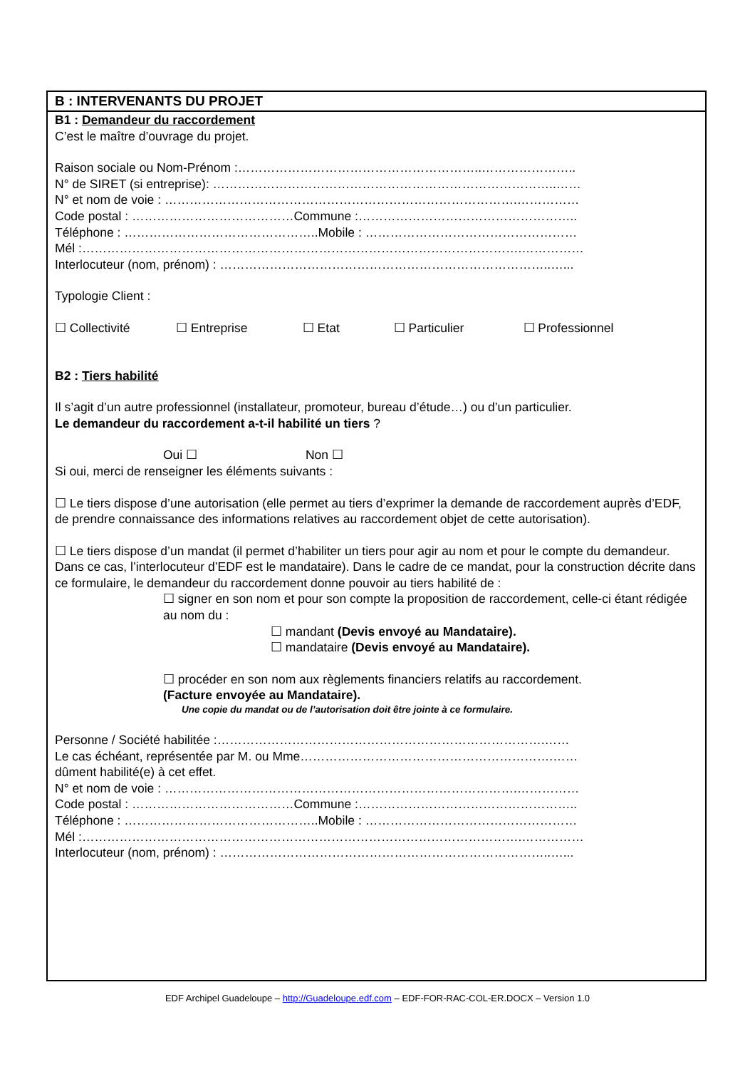B : INTERVENANTS DU PROJET
B1 : Demandeur du raccordement
C’est le maître d’ouvrage du projet.
Raison sociale ou Nom-Prénom :…………………………………………………..…………………..
N° de SIRET (si entreprise): ………………………………………………………………………..……
N° et nom de voie : ………………………………………………………………………….……………
Code postal : …………………………………Commune :……………………………………………..
Téléphone : ………………………………………..Mobile : ……………………………………………
Mél :…………………………………………………………………………………………….……………
Interlocuteur (nom, prénom) : ……………………………………………………………………..…...
Typologie Client :
☐ Collectivité ☐ Entreprise ☐ Etat ☐ Particulier ☐ Professionnel
B2 : Tiers habilité
Il s’agit d’un autre professionnel (installateur, promoteur, bureau d’étude…) ou d’un particulier.
Le demandeur du raccordement a-t-il habilité un tiers ?
Oui ☐ Non ☐
Si oui, merci de renseigner les éléments suivants :
☐ Le tiers dispose d’une autorisation (elle permet au tiers d’exprimer la demande de raccordement auprès d’EDF, de prendre connaissance des informations relatives au raccordement objet de cette autorisation).
☐ Le tiers dispose d’un mandat (il permet d’habiliter un tiers pour agir au nom et pour le compte du demandeur. Dans ce cas, l’interlocuteur d’EDF est le mandataire). Dans le cadre de ce mandat, pour la construction décrite dans ce formulaire, le demandeur du raccordement donne pouvoir au tiers habilité de :
☐ signer en son nom et pour son compte la proposition de raccordement, celle-ci étant rédigée au nom du :
☐ mandant (Devis envoyé au Mandataire).
☐ mandataire (Devis envoyé au Mandataire).
☐ procéder en son nom aux règlements financiers relatifs au raccordement.
(Facture envoyée au Mandataire).
Une copie du mandat ou de l’autorisation doit être jointe à ce formulaire.
Personne / Société habilitée :…………………………………………………………………….……
Le cas échéant, représentée par M. ou Mme…………………………………………………….……
dûment habilité(e) à cet effet.
N° et nom de voie : ………………………………………………………………………….……………
Code postal : …………………………………Commune :……………………………………………..
Téléphone : ………………………………………..Mobile : ……………………………………………
Mél :…………………………………………………………………………………………….……………
Interlocuteur (nom, prénom) : ……………………………………………………………………..…...
EDF Archipel Guadeloupe – http://Guadeloupe.edf.com – EDF-FOR-RAC-COL-ER.DOCX – Version 1.0